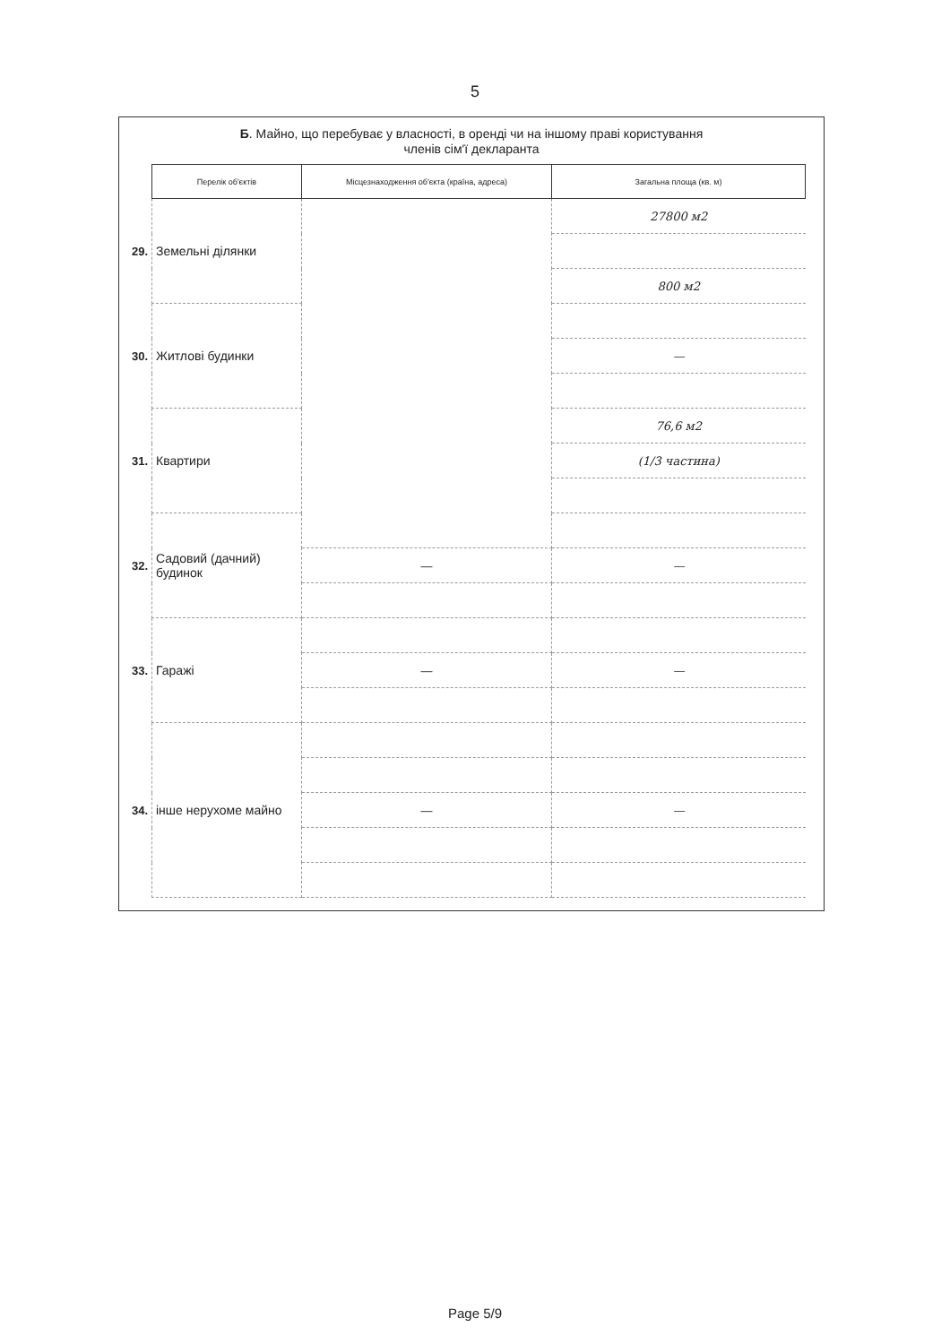5
Б. Майно, що перебуває у власності, в оренді чи на іншому праві користування
членів сім'ї декларанта
| | Перелік об'єктів | Місцезнаходження об'єкта (країна, адреса) | Загальна площа (кв. м) |
| 29. | Земельні ділянки | | 27800 м2 |
| | | | 800 м2 |
| 30. | Житлові будинки | | |
| | | | — |
| 31. | Квартири | | 76,6 м2 |
| | | | (1/3 частина) |
| 32. | Садовий (дачний) будинок | | |
| | | — | — |
| 33. | Гаражі | | |
| | | — | — |
| 34. | інше нерухоме майно | | |
| | | — | — |
Page 5/9